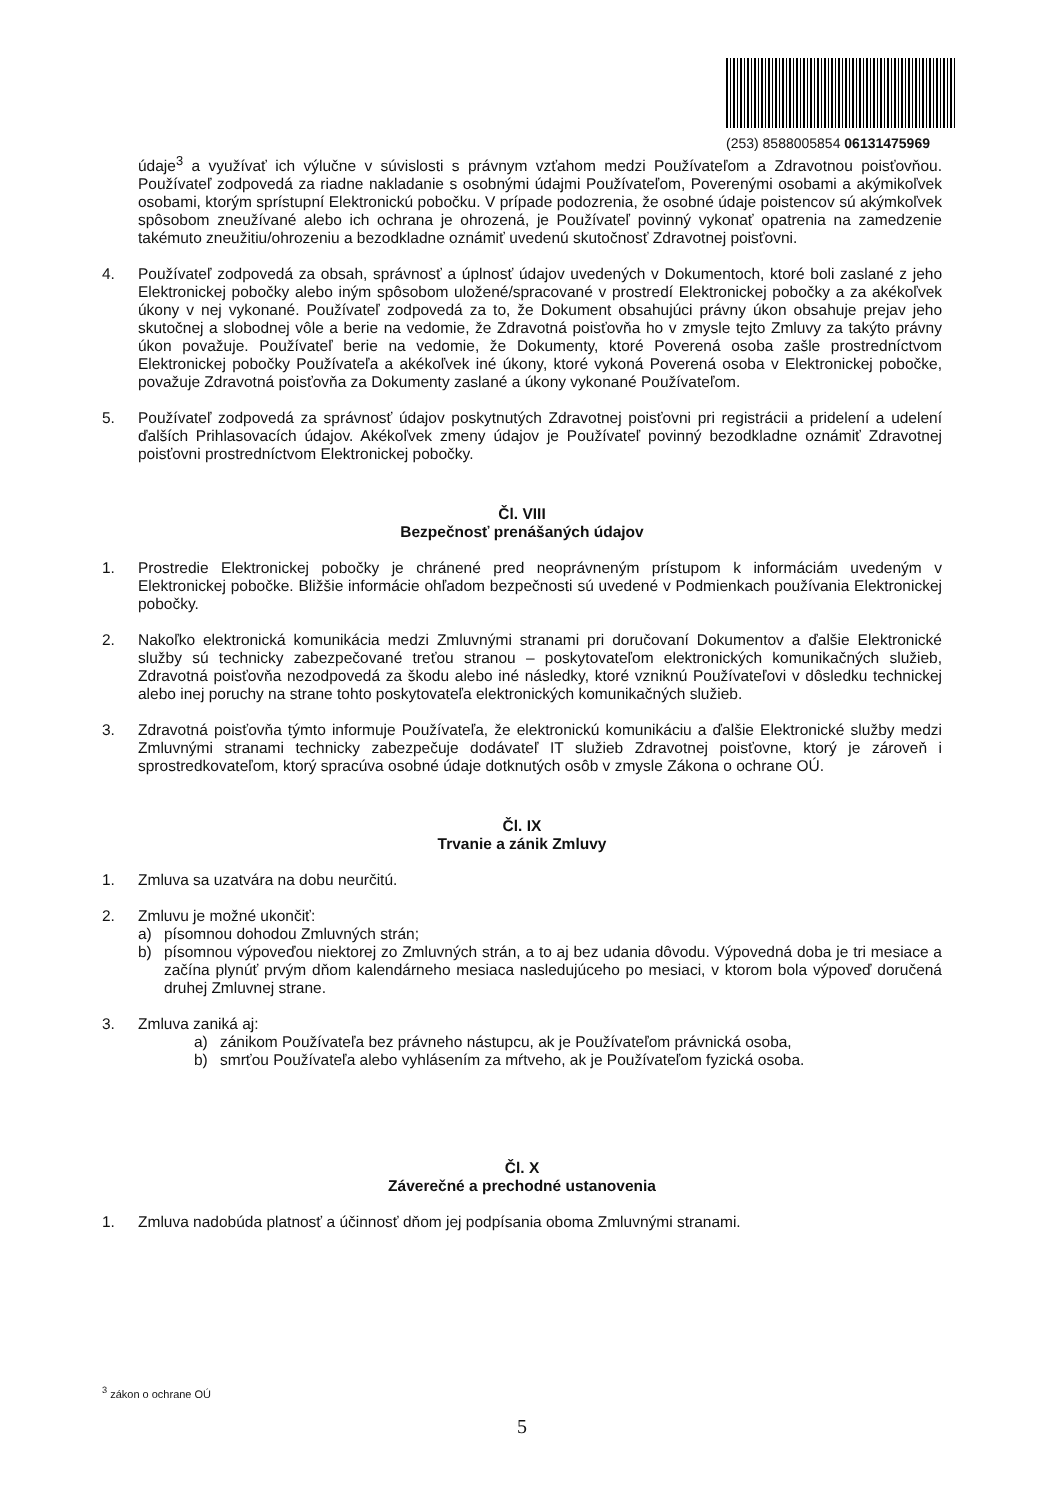(253) 8588005854 06131475969
údaje<sup>3</sup> a využívať ich výlučne v súvislosti s právnym vzťahom medzi Používateľom a Zdravotnou poisťovňou. Používateľ zodpovedá za riadne nakladanie s osobnými údajmi Používateľom, Poverenými osobami a akýmikoľvek osobami, ktorým sprístupní Elektronickú pobočku. V prípade podozrenia, že osobné údaje poistencov sú akýmkoľvek spôsobom zneužívané alebo ich ochrana je ohrozená, je Používateľ povinný vykonať opatrenia na zamedzenie takémuto zneužitiu/ohrozeniu a bezodkladne oznámiť uvedenú skutočnosť Zdravotnej poisťovni.
4. Používateľ zodpovedá za obsah, správnosť a úplnosť údajov uvedených v Dokumentoch, ktoré boli zaslané z jeho Elektronickej pobočky alebo iným spôsobom uložené/spracované v prostredí Elektronickej pobočky a za akékoľvek úkony v nej vykonané. Používateľ zodpovedá za to, že Dokument obsahujúci právny úkon obsahuje prejav jeho skutočnej a slobodnej vôle a berie na vedomie, že Zdravotná poisťovňa ho v zmysle tejto Zmluvy za takýto právny úkon považuje. Používateľ berie na vedomie, že Dokumenty, ktoré Poverená osoba zašle prostredníctvom Elektronickej pobočky Používateľa a akékoľvek iné úkony, ktoré vykoná Poverená osoba v Elektronickej pobočke, považuje Zdravotná poisťovňa za Dokumenty zaslané a úkony vykonané Používateľom.
5. Používateľ zodpovedá za správnosť údajov poskytnutých Zdravotnej poisťovni pri registrácii a pridelení a udelení ďalších Prihlasovacích údajov. Akékoľvek zmeny údajov je Používateľ povinný bezodkladne oznámiť Zdravotnej poisťovni prostredníctvom Elektronickej pobočky.
Čl. VIII
Bezpečnosť prenášaných údajov
1. Prostredie Elektronickej pobočky je chránené pred neoprávneným prístupom k informáciám uvedeným v Elektronickej pobočke. Bližšie informácie ohľadom bezpečnosti sú uvedené v Podmienkach používania Elektronickej pobočky.
2. Nakoľko elektronická komunikácia medzi Zmluvnými stranami pri doručovaní Dokumentov a ďalšie Elektronické služby sú technicky zabezpečované treťou stranou – poskytovateľom elektronických komunikačných služieb, Zdravotná poisťovňa nezodpovedá za škodu alebo iné následky, ktoré vzniknú Používateľovi v dôsledku technickej alebo inej poruchy na strane tohto poskytovateľa elektronických komunikačných služieb.
3. Zdravotná poisťovňa týmto informuje Používateľa, že elektronickú komunikáciu a ďalšie Elektronické služby medzi Zmluvnými stranami technicky zabezpečuje dodávateľ IT služieb Zdravotnej poisťovne, ktorý je zároveň i sprostredkovateľom, ktorý spracúva osobné údaje dotknutých osôb v zmysle Zákona o ochrane OÚ.
Čl. IX
Trvanie a zánik Zmluvy
1. Zmluva sa uzatvára na dobu neurčitú.
2. Zmluvu je možné ukončiť:
a) písomnou dohodou Zmluvných strán;
b) písomnou výpoveďou niektorej zo Zmluvných strán, a to aj bez udania dôvodu. Výpovedná doba je tri mesiace a začína plynúť prvým dňom kalendárneho mesiaca nasledujúceho po mesiaci, v ktorom bola výpoveď doručená druhej Zmluvnej strane.
3. Zmluva zaniká aj:
a) zánikom Používateľa bez právneho nástupcu, ak je Používateľom právnická osoba,
b) smrťou Používateľa alebo vyhlásením za mŕtveho, ak je Používateľom fyzická osoba.
Čl. X
Záverečné a prechodné ustanovenia
1. Zmluva nadobúda platnosť a účinnosť dňom jej podpísania oboma Zmluvnými stranami.
<sup>3</sup> zákon o ochrane OÚ
5